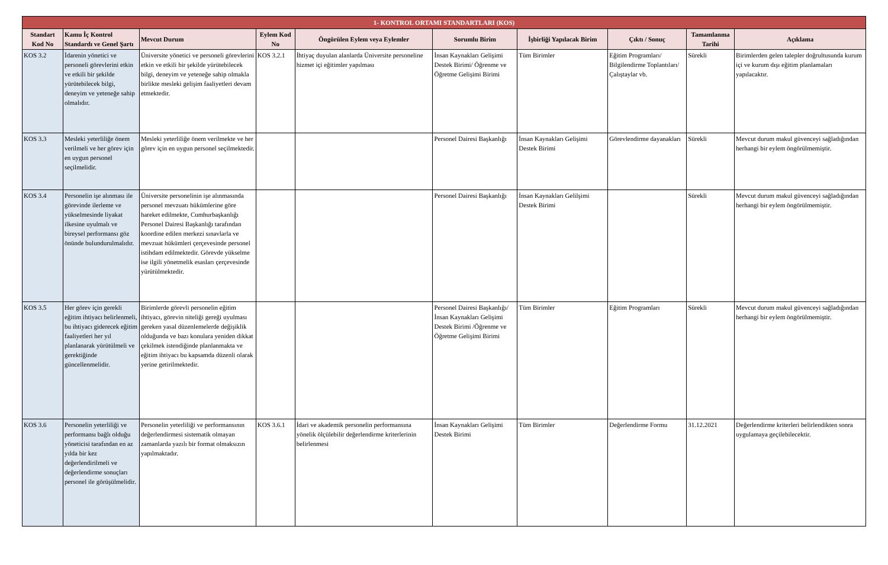| 1- KONTROL ORTAMI STANDARTLARI (KOS) | | | | | | | | | |
| --- | --- | --- | --- | --- | --- | --- | --- | --- | --- |
| Standart Kod No | Kamu İç Kontrol Standardı ve Genel Şartı | Mevcut Durum | Eylem Kod No | Öngörülen Eylem veya Eylemler | Sorumlu Birim | İşbirliği Yapılacak Birim | Çıktı / Sonuç | Tamamlanma Tarihi | Açıklama |
| KOS 3.2 | İdarenin yönetici ve personeli görevlerini etkin ve etkili bir şekilde yürütebilecek bilgi, deneyim ve yeteneğe sahip olmalıdır. | Üniversite yönetici ve personeli görevlerini etkin ve etkili bir şekilde yürütebilecek bilgi, deneyim ve yeteneğe sahip olmakla birlikte mesleki gelişim faaliyetleri devam etmektedir. | KOS 3.2.1 | İhtiyaç duyulan alanlarda Üniversite personeline hizmet içi eğitimler yapılması | İnsan Kaynakları Gelişimi Destek Birimi/ Öğrenme ve Öğretme Gelişimi Birimi | Tüm Birimler | Eğitim Programları/ Bilgilendirme Toplantıları/ Çalıştaylar vb. | Sürekli | Birimlerden gelen talepler doğrultusunda kurum içi ve kurum dışı eğitim planlamaları yapılacaktır. |
| KOS 3.3 | Mesleki yeterliliğe önem verilmeli ve her görev için en uygun personel seçilmelidir. | Mesleki yeterliliğe önem verilmekte ve her görev için en uygun personel seçilmektedir. | | | Personel Dairesi Başkanlığı | İnsan Kaynakları Gelişimi Destek Birimi | Görevlendirme dayanakları | Sürekli | Mevcut durum makul güvenceyi sağladığından herhangi bir eylem öngörülmemiştir. |
| KOS 3.4 | Personelin işe alınması ile görevinde ilerleme ve yükselmesinde liyakat ilkesine uyulmalı ve bireysel performansı göz önünde bulundurulmalıdır. | Üniversite personelinin işe alınmasında personel mevzuatı hükümlerine göre hareket edilmekte, Cumhurbaşkanlığı Personel Dairesi Başkanlığı tarafından koordine edilen merkezi sınavlarla ve mevzuat hükümleri çerçevesinde personel istihdam edilmektedir. Görevde yükselme ise ilgili yönetmelik esasları çerçevesinde yürütülmektedir. | | | Personel Dairesi Başkanlığı | İnsan Kaynakları Gelilşimi Destek Birimi | | Sürekli | Mevcut durum makul güvenceyi sağladığından herhangi bir eylem öngörülmemiştir. |
| KOS 3.5 | Her görev için gerekli eğitim ihtiyacı belirlenmeli, bu ihtiyacı giderecek eğitim faaliyetleri her yıl planlanarak yürütülmeli ve gerektiğinde güncellenmelidir. | Birimlerde görevli personelin eğitim ihtiyacı, görevin niteliği gereği uyulması gereken yasal düzenlemelerde değişiklik olduğunda ve bazı konulara yeniden dikkat çekilmek istendiğinde planlanmakta ve eğitim ihtiyacı bu kapsamda düzenli olarak yerine getirilmektedir. | | | Personel Dairesi Başkanlığı/İnsan Kaynakları Gelişimi Destek Birimi /Öğrenme ve Öğretme Gelişimi Birimi | Tüm Birimler | Eğitim Programları | Sürekli | Mevcut durum makul güvenceyi sağladığından herhangi bir eylem öngörülmemiştir. |
| KOS 3.6 | Personelin yeterliliği ve performansı bağlı olduğu yöneticisi tarafından en az yılda bir kez değerlendirilmeli ve değerlendirme sonuçları personel ile görüşülmelidir. | Personelin yeterliliği ve performansının değerlendirmesi sistematik olmayan zamanlarda yazılı bir format olmaksızın yapılmaktadır. | KOS 3.6.1 | İdari ve akademik personelin performansına yönelik ölçülebilir değerlendirme kriterlerinin belirlenmesi | İnsan Kaynakları Gelişimi Destek Birimi | Tüm Birimler | Değerlendirme Formu | 31.12.2021 | Değerlendirme kriterleri belirlendikten sonra uygulamaya geçilebilecektir. |